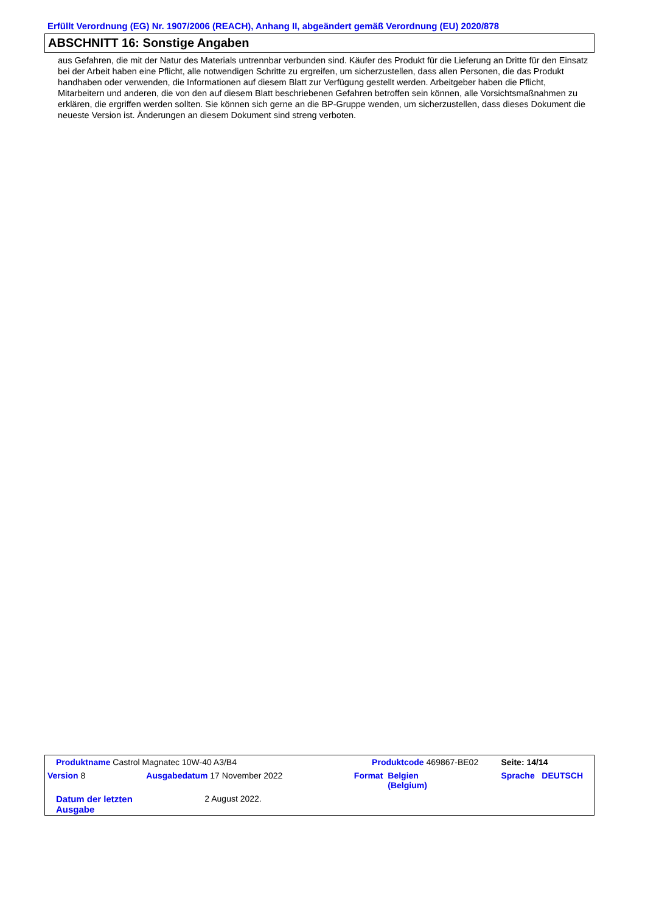Erfüllt Verordnung (EG) Nr. 1907/2006 (REACH), Anhang II, abgeändert gemäß Verordnung (EU) 2020/878
ABSCHNITT 16: Sonstige Angaben
aus Gefahren, die mit der Natur des Materials untrennbar verbunden sind. Käufer des Produkt für die Lieferung an Dritte für den Einsatz bei der Arbeit haben eine Pflicht, alle notwendigen Schritte zu ergreifen, um sicherzustellen, dass allen Personen, die das Produkt handhaben oder verwenden, die Informationen auf diesem Blatt zur Verfügung gestellt werden. Arbeitgeber haben die Pflicht, Mitarbeitern und anderen, die von den auf diesem Blatt beschriebenen Gefahren betroffen sein können, alle Vorsichtsmaßnahmen zu erklären, die ergriffen werden sollten. Sie können sich gerne an die BP-Gruppe wenden, um sicherzustellen, dass dieses Dokument die neueste Version ist. Änderungen an diesem Dokument sind streng verboten.
| Produktname Castrol Magnatec 10W-40 A3/B4 | | Produktcode 469867-BE02 | | Seite: 14/14 |
| Version 8 | Ausgabedatum 17 November 2022 | Format | Belgien (Belgium) | Sprache DEUTSCH |
| Datum der letzten Ausgabe | 2 August 2022. | | | |